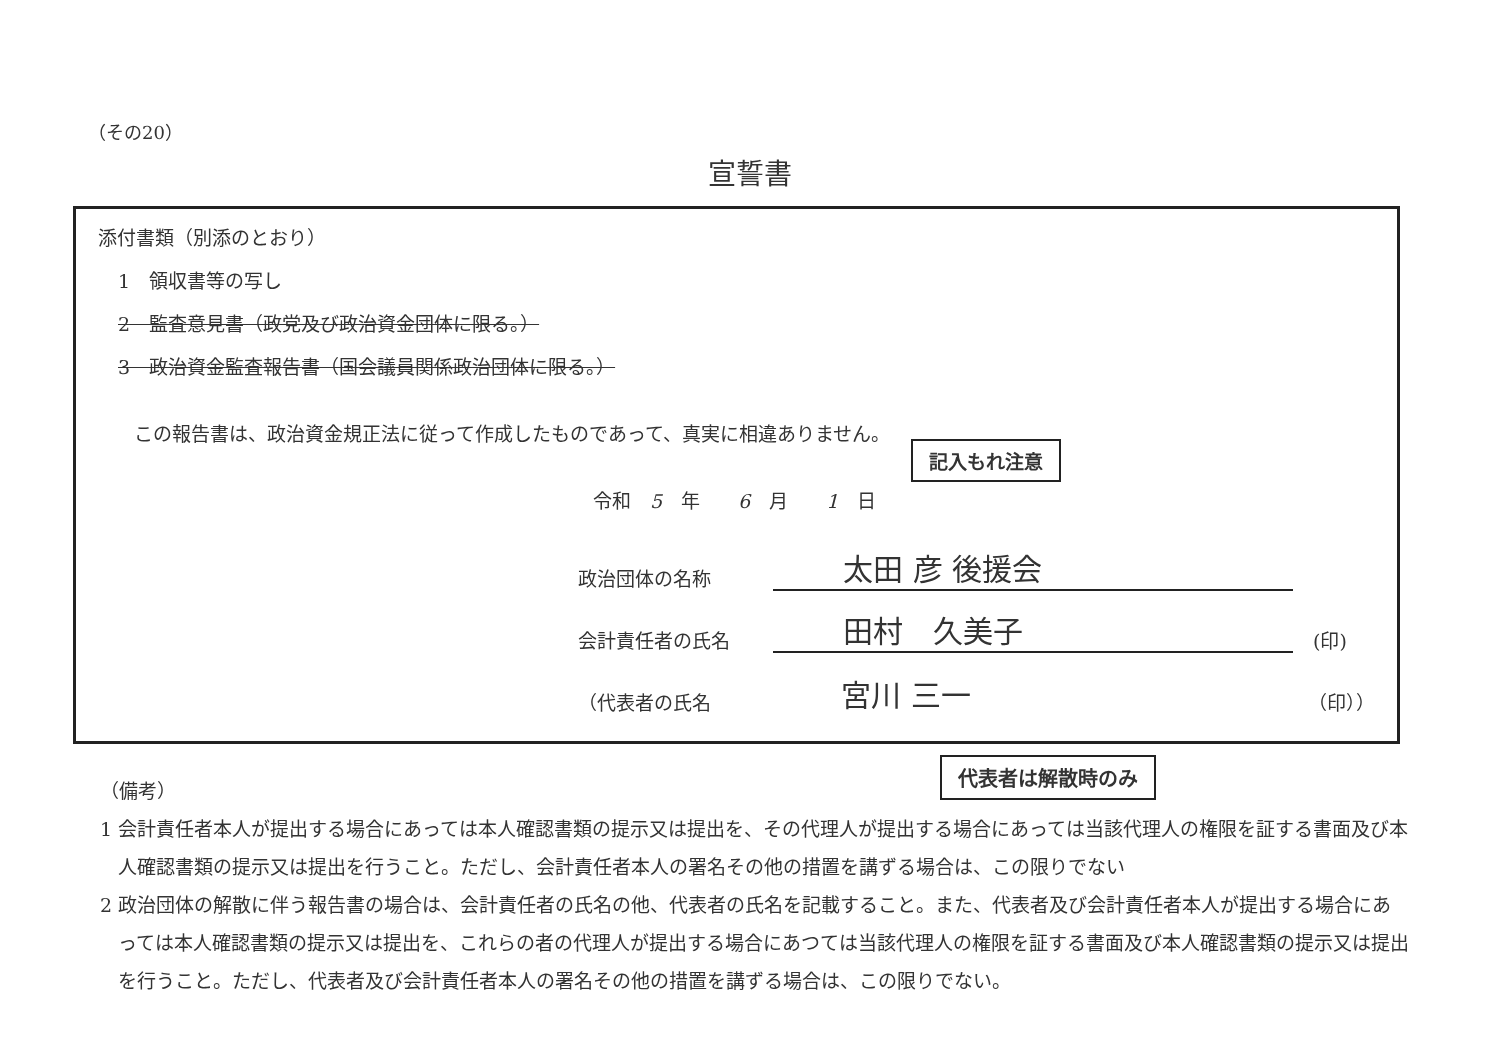（その20）
宣誓書
添付書類（別添のとおり）
1　領収書等の写し
2　監査意見書（政党及び政治資金団体に限る。）
3　政治資金監査報告書（国会議員関係政治団体に限る。）
この報告書は、政治資金規正法に従って作成したものであって、真実に相違ありません。
令和　5　年　　6　月　　1　日
記入もれ注意
政治団体の名称 太田 彦 後援会
会計責任者の氏名 田村　久美子 (印)
（代表者の氏名 宮川 三一 （印））
代表者は解散時のみ
（備考）
1 会計責任者本人が提出する場合にあっては本人確認書類の提示又は提出を、その代理人が提出する場合にあっては当該代理人の権限を証する書面及び本人確認書類の提示又は提出を行うこと。ただし、会計責任者本人の署名その他の措置を講ずる場合は、この限りでない
2 政治団体の解散に伴う報告書の場合は、会計責任者の氏名の他、代表者の氏名を記載すること。また、代表者及び会計責任者本人が提出する場合にあっては本人確認書類の提示又は提出を、これらの者の代理人が提出する場合にあつては当該代理人の権限を証する書面及び本人確認書類の提示又は提出を行うこと。ただし、代表者及び会計責任者本人の署名その他の措置を講ずる場合は、この限りでない。